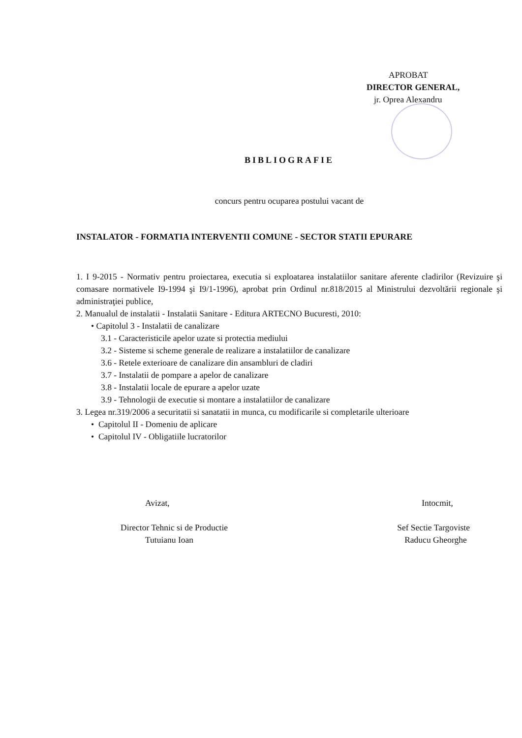APROBAT
DIRECTOR GENERAL,
jr. Oprea Alexandru
BIBLIOGRAFIE
concurs pentru ocuparea postului vacant de
INSTALATOR - FORMATIA INTERVENTII COMUNE - SECTOR STATII EPURARE
1. I 9-2015 - Normativ pentru proiectarea, executia si exploatarea instalatiilor sanitare aferente cladirilor (Revizuire şi comasare normativele I9-1994 şi I9/1-1996), aprobat prin Ordinul nr.818/2015 al Ministrului dezvoltării regionale şi administraţiei publice,
2. Manualul de instalatii - Instalatii Sanitare - Editura ARTECNO Bucuresti, 2010:
• Capitolul 3 - Instalatii de canalizare
3.1 - Caracteristicile apelor uzate si protectia mediului
3.2 - Sisteme si scheme generale de realizare a instalatiilor de canalizare
3.6 - Retele exterioare de canalizare din ansambluri de cladiri
3.7 - Instalatii de pompare a apelor de canalizare
3.8 - Instalatii locale de epurare a apelor uzate
3.9 - Tehnologii de executie si montare a instalatiilor de canalizare
3. Legea nr.319/2006 a securitatii si sanatatii in munca, cu modificarile si completarile ulterioare
• Capitolul II - Domeniu de aplicare
• Capitolul IV - Obligatiile lucratorilor
Avizat,
Director Tehnic si de Productie
Tutuianu Ioan
Intocmit,
Sef Sectie Targoviste
Raducu Gheorghe